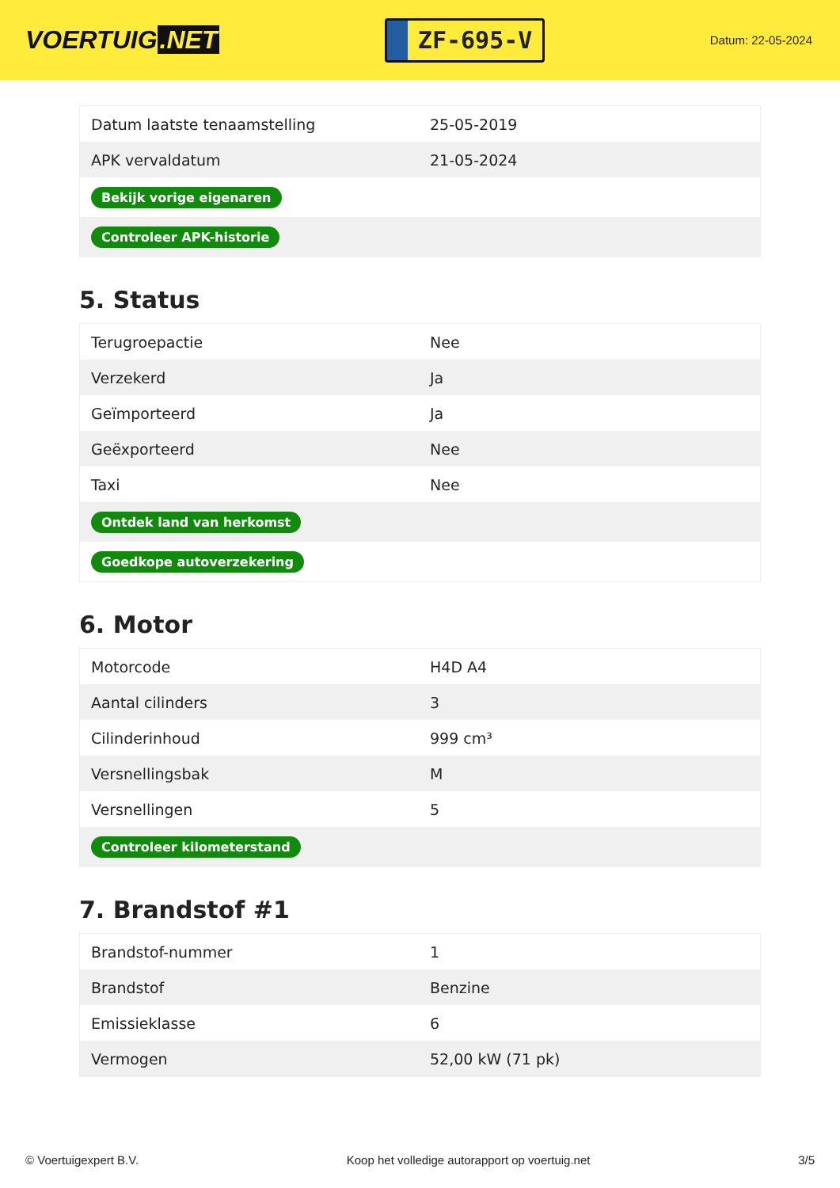VOERTUIG.NET
ZF-695-V
Datum: 22-05-2024
| Datum laatste tenaamstelling | 25-05-2019 |
| APK vervaldatum | 21-05-2024 |
| Bekijk vorige eigenaren | |
| Controleer APK-historie | |
5. Status
| Terugroepactie | Nee |
| Verzekerd | Ja |
| Geïmporteerd | Ja |
| Geëxporteerd | Nee |
| Taxi | Nee |
| Ontdek land van herkomst | |
| Goedkope autoverzekering | |
6. Motor
| Motorcode | H4D A4 |
| Aantal cilinders | 3 |
| Cilinderinhoud | 999 cm³ |
| Versnellingsbak | M |
| Versnellingen | 5 |
| Controleer kilometerstand | |
7. Brandstof #1
| Brandstof-nummer | 1 |
| Brandstof | Benzine |
| Emissieklasse | 6 |
| Vermogen | 52,00 kW (71 pk) |
© Voertuigexpert B.V. Koop het volledige autorapport op voertuig.net 3/5